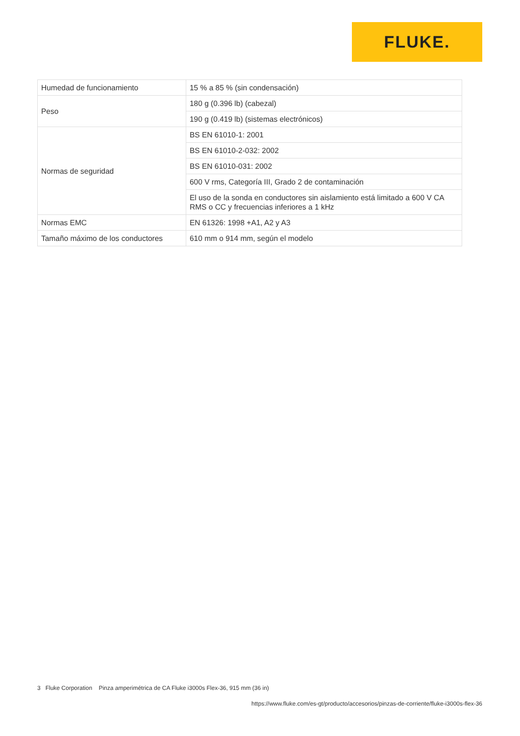FLUKE.
| Humedad de funcionamiento | 15 % a 85 % (sin condensación) |
| Peso | 180 g (0.396 lb) (cabezal) |
| | 190 g (0.419 lb) (sistemas electrónicos) |
| Normas de seguridad | BS EN 61010-1: 2001 |
| | BS EN 61010-2-032: 2002 |
| | BS EN 61010-031: 2002 |
| | 600 V rms, Categoría III, Grado 2 de contaminación |
| | El uso de la sonda en conductores sin aislamiento está limitado a 600 V CA RMS o CC y frecuencias inferiores a 1 kHz |
| Normas EMC | EN 61326: 1998 +A1, A2 y A3 |
| Tamaño máximo de los conductores | 610 mm o 914 mm, según el modelo |
3 Fluke Corporation Pinza amperimétrica de CA Fluke i3000s Flex-36, 915 mm (36 in)
https://www.fluke.com/es-gt/producto/accesorios/pinzas-de-corriente/fluke-i3000s-flex-36